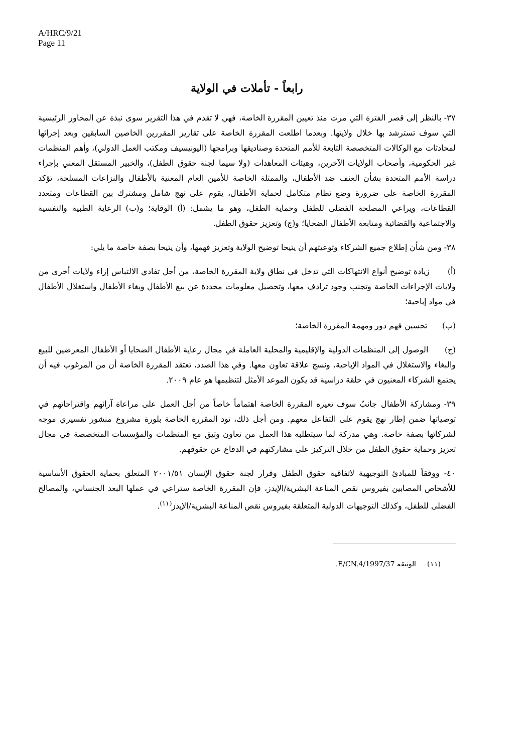A/HRC/9/21
Page 11
رابعاً - تأملات في الولاية
٣٧- بالنظر إلى قصر الفترة التي مرت منذ تعيين المقررة الخاصة، فهي لا تقدم في هذا التقرير سوى نبذة عن المحاور الرئيسية التي سوف تسترشد بها خلال ولايتها. وبعدما اطلعت المقررة الخاصة على تقارير المقررين الخاصين السابقين وبعد إجرائها لمحادثات مع الوكالات المتخصصة التابعة للأمم المتحدة وصناديقها وبرامجها (اليونيسيف ومكتب العمل الدولي)، وأهم المنظمات غير الحكومية، وأصحاب الولايات الآخرين، وهيئات المعاهدات (ولا سيما لجنة حقوق الطفل)، والخبير المستقل المعني بإجراء دراسة الأمم المتحدة بشأن العنف ضد الأطفال، والممثلة الخاصة للأمين العام المعنية بالأطفال والنزاعات المسلحة، تؤكد المقررة الخاصة على ضرورة وضع نظام متكامل لحماية الأطفال، يقوم على نهج شامل ومشترك بين القطاعات ومتعدد القطاعات، ويراعي المصلحة الفضلى للطفل وحماية الطفل، وهو ما يشمل: (أ) الوقاية؛ و(ب) الرعاية الطبية والنفسية والاجتماعية والقضائية ومتابعة الأطفال الضحايا؛ و(ج) وتعزيز حقوق الطفل.
٣٨- ومن شأن إطلاع جميع الشركاء وتوعيتهم أن يتيحا توضيح الولاية وتعزيز فهمها، وأن يتيحا بصفة خاصة ما يلي:
(أ) زيادة توضيح أنواع الانتهاكات التي تدخل في نطاق ولاية المقررة الخاصة، من أجل تفادي الالتباس إزاء ولايات أخرى من ولايات الإجراءات الخاصة وتجنب وجود ترادف معها، وتحصيل معلومات محددة عن بيع الأطفال وبغاء الأطفال واستغلال الأطفال في مواد إباحية؛
(ب) تحسين فهم دور ومهمة المقررة الخاصة؛
(ج) الوصول إلى المنظمات الدولية والإقليمية والمحلية العاملة في مجال رعاية الأطفال الضحايا أو الأطفال المعرضين للبيع والبغاء والاستغلال في المواد الإباحية، ونسج علاقة تعاون معها. وفي هذا الصدد، تعتقد المقررة الخاصة أن من المرغوب فيه أن يجتمع الشركاء المعنيون في حلقة دراسية قد يكون الموعد الأمثل لتنظيمها هو عام ٢٠٠٩.
٣٩- ومشاركة الأطفال جانبٌ سوف تعيره المقررة الخاصة اهتماماً خاصاً من أجل العمل على مراعاة آرائهم واقتراحاتهم في توصياتها ضمن إطار نهج يقوم على التفاعل معهم. ومن أجل ذلك، تود المقررة الخاصة بلورة مشروع منشور تفسيري موجه لشركائها بصفة خاصة. وهي مدركة لما سيتطلبه هذا العمل من تعاون وثيق مع المنظمات والمؤسسات المتخصصة في مجال تعزيز وحماية حقوق الطفل من خلال التركيز على مشاركتهم في الدفاع عن حقوقهم.
٤٠- ووفقاً للمبادئ التوجيهية لاتفاقية حقوق الطفل وقرار لجنة حقوق الإنسان ٢٠٠١/٥١ المتعلق بحماية الحقوق الأساسية للأشخاص المصابين بفيروس نقص المناعة البشرية/الإيدز، فإن المقررة الخاصة ستراعي في عملها البعد الجنساني، والمصالح الفضلى للطفل، وكذلك التوجيهات الدولية المتعلقة بفيروس نقص المناعة البشرية/الإيدز<sup>(١١)</sup>.
(١١) الوثيقة E/CN.4/1997/37.